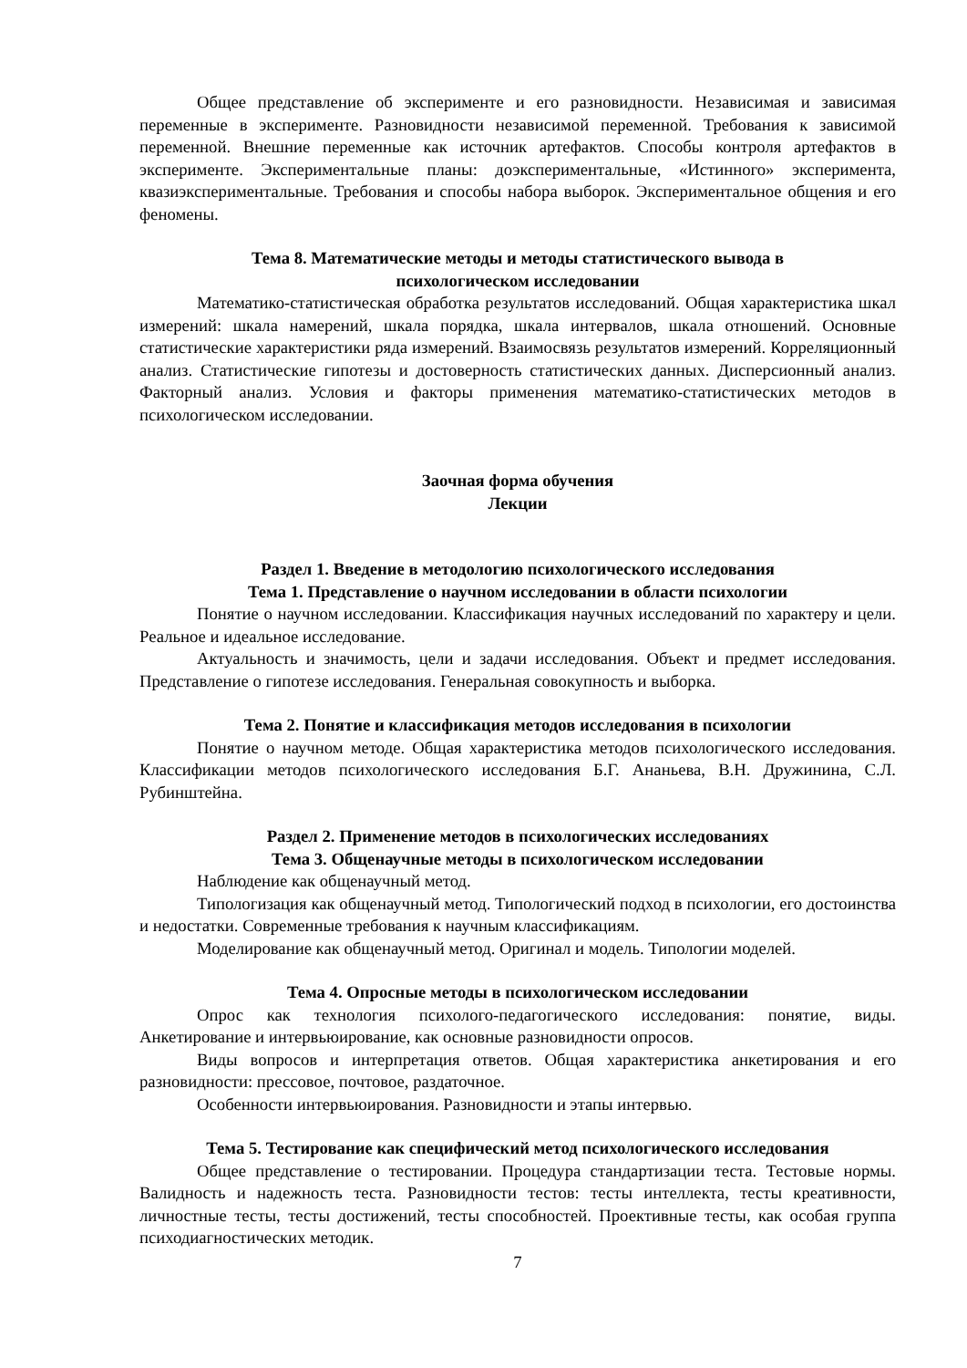Общее представление об эксперименте и его разновидности. Независимая и зависимая переменные в эксперименте. Разновидности независимой переменной. Требования к зависимой переменной. Внешние переменные как источник артефактов. Способы контроля артефактов в эксперименте. Экспериментальные планы: доэкспериментальные, «Истинного» эксперимента, квазиэкспериментальные. Требования и способы набора выборок. Экспериментальное общения и его феномены.
Тема 8. Математические методы и методы статистического вывода в
психологическом исследовании
Математико-статистическая обработка результатов исследований. Общая характеристика шкал измерений: шкала намерений, шкала порядка, шкала интервалов, шкала отношений. Основные статистические характеристики ряда измерений. Взаимосвязь результатов измерений. Корреляционный анализ. Статистические гипотезы и достоверность статистических данных. Дисперсионный анализ. Факторный анализ. Условия и факторы применения математико-статистических методов в психологическом исследовании.
Заочная форма обучения
Лекции
Раздел 1. Введение в методологию психологического исследования
Тема 1. Представление о научном исследовании в области психологии
Понятие о научном исследовании. Классификация научных исследований по характеру и цели. Реальное и идеальное исследование.
Актуальность и значимость, цели и задачи исследования. Объект и предмет исследования. Представление о гипотезе исследования. Генеральная совокупность и выборка.
Тема 2. Понятие и классификация методов исследования в психологии
Понятие о научном методе. Общая характеристика методов психологического исследования. Классификации методов психологического исследования Б.Г. Ананьева, В.Н. Дружинина, С.Л. Рубинштейна.
Раздел 2. Применение методов в психологических исследованиях
Тема 3. Общенаучные методы в психологическом исследовании
Наблюдение как общенаучный метод.
Типологизация как общенаучный метод. Типологический подход в психологии, его достоинства и недостатки. Современные требования к научным классификациям.
Моделирование как общенаучный метод. Оригинал и модель. Типологии моделей.
Тема 4. Опросные методы в психологическом исследовании
Опрос как технология психолого-педагогического исследования: понятие, виды. Анкетирование и интервьюирование, как основные разновидности опросов.
Виды вопросов и интерпретация ответов. Общая характеристика анкетирования и его разновидности: прессовое, почтовое, раздаточное.
Особенности интервьюирования. Разновидности и этапы интервью.
Тема 5. Тестирование как специфический метод психологического исследования
Общее представление о тестировании. Процедура стандартизации теста. Тестовые нормы. Валидность и надежность теста. Разновидности тестов: тесты интеллекта, тесты креативности, личностные тесты, тесты достижений, тесты способностей. Проективные тесты, как особая группа психодиагностических методик.
7